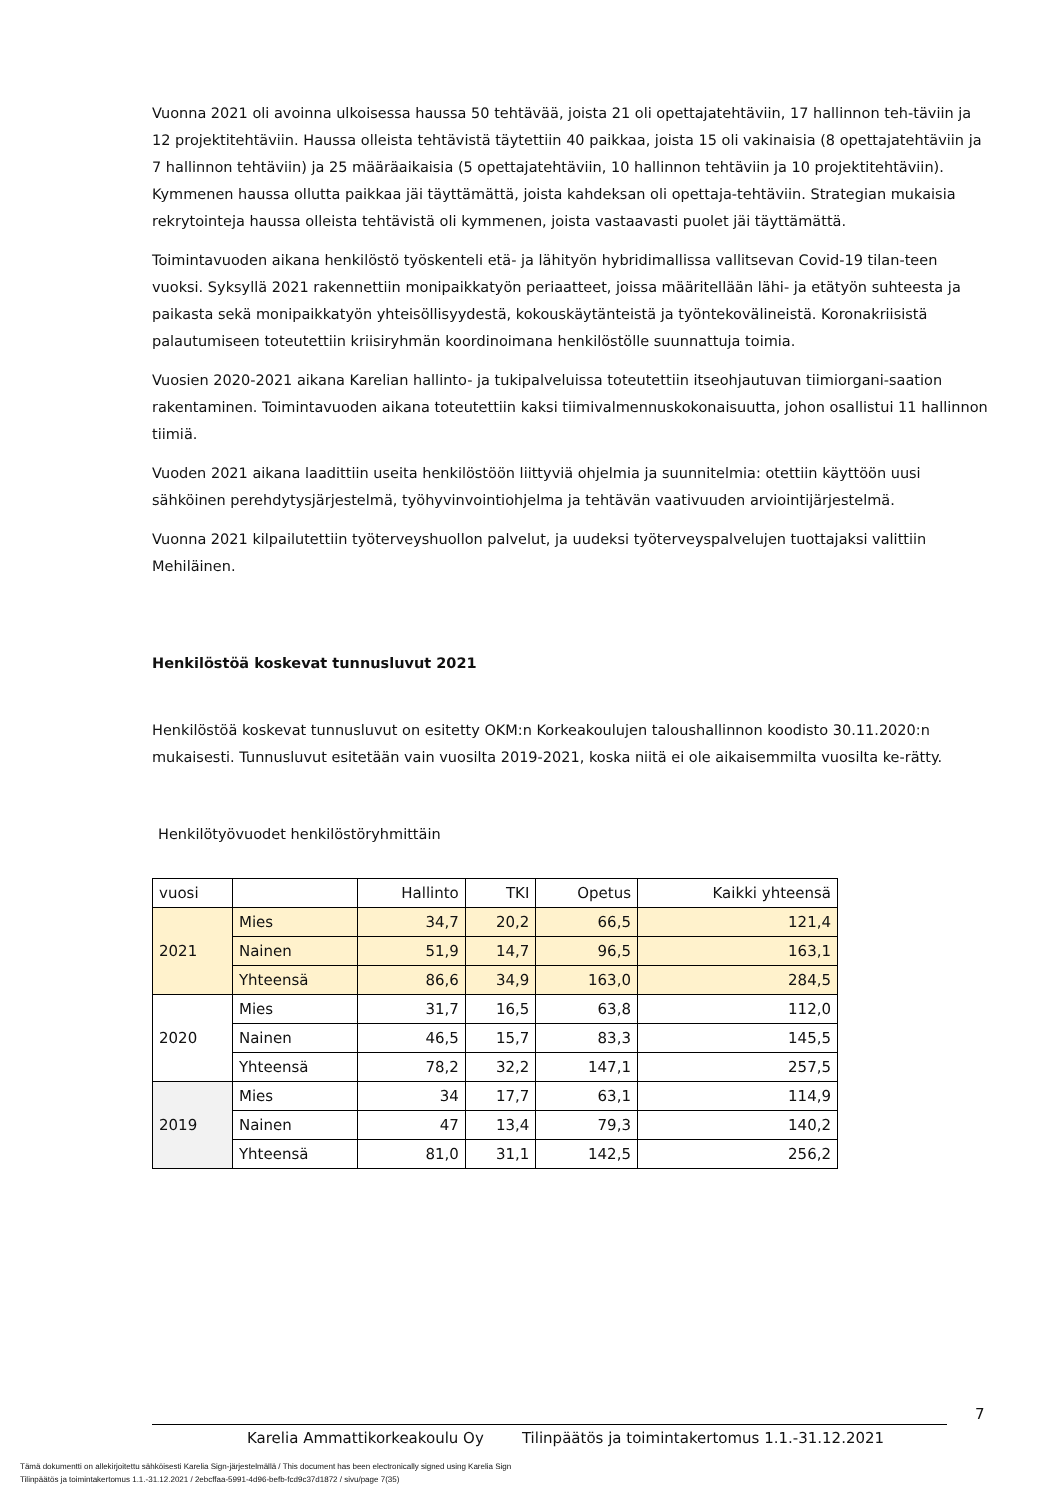Vuonna 2021 oli avoinna ulkoisessa haussa 50 tehtävää, joista 21 oli opettajatehtäviin, 17 hallinnon teh-täviin ja 12 projektitehtäviin. Haussa olleista tehtävistä täytettiin 40 paikkaa, joista 15 oli vakinaisia (8 opettajatehtäviin ja 7 hallinnon tehtäviin) ja 25 määräaikaisia (5 opettajatehtäviin, 10 hallinnon tehtäviin ja 10 projektitehtäviin). Kymmenen haussa ollutta paikkaa jäi täyttämättä, joista kahdeksan oli opettaja-tehtäviin. Strategian mukaisia rekrytointeja haussa olleista tehtävistä oli kymmenen, joista vastaavasti puolet jäi täyttämättä.
Toimintavuoden aikana henkilöstö työskenteli etä- ja lähityön hybridimallissa vallitsevan Covid-19 tilan-teen vuoksi. Syksyllä 2021 rakennettiin monipaikkatyön periaatteet, joissa määritellään lähi- ja etätyön suhteesta ja paikasta sekä monipaikkatyön yhteisöllisyydestä, kokouskäytänteistä ja työntekovälineistä. Koronakriisistä palautumiseen toteutettiin kriisiryhmän koordinoimana henkilöstölle suunnattuja toimia.
Vuosien 2020-2021 aikana Karelian hallinto- ja tukipalveluissa toteutettiin itseohjautuvan tiimiorgani-saation rakentaminen. Toimintavuoden aikana toteutettiin kaksi tiimivalmennuskokonaisuutta, johon osallistui 11 hallinnon tiimiä.
Vuoden 2021 aikana laadittiin useita henkilöstöön liittyviä ohjelmia ja suunnitelmia: otettiin käyttöön uusi sähköinen perehdytysjärjestelmä, työhyvinvointiohjelma ja tehtävän vaativuuden arviointijärjestelmä.
Vuonna 2021 kilpailutettiin työterveyshuollon palvelut, ja uudeksi työterveyspalvelujen tuottajaksi valittiin Mehiläinen.
Henkilöstöä koskevat tunnusluvut 2021
Henkilöstöä koskevat tunnusluvut on esitetty OKM:n Korkeakoulujen taloushallinnon koodisto 30.11.2020:n mukaisesti. Tunnusluvut esitetään vain vuosilta 2019-2021, koska niitä ei ole aikaisemmilta vuosilta ke-rätty.
Henkilötyövuodet henkilöstöryhmittäin
| vuosi | | Hallinto | TKI | Opetus | Kaikki yhteensä |
| 2021 | Mies | 34,7 | 20,2 | 66,5 | 121,4 |
| | Nainen | 51,9 | 14,7 | 96,5 | 163,1 |
| | Yhteensä | 86,6 | 34,9 | 163,0 | 284,5 |
| 2020 | Mies | 31,7 | 16,5 | 63,8 | 112,0 |
| | Nainen | 46,5 | 15,7 | 83,3 | 145,5 |
| | Yhteensä | 78,2 | 32,2 | 147,1 | 257,5 |
| 2019 | Mies | 34 | 17,7 | 63,1 | 114,9 |
| | Nainen | 47 | 13,4 | 79,3 | 140,2 |
| | Yhteensä | 81,0 | 31,1 | 142,5 | 256,2 |
Karelia Ammattikorkeakoulu Oy Tilinpäätös ja toimintakertomus 1.1.-31.12.2021 7
Tämä dokumentti on allekirjoitettu sähköisesti Karelia Sign-järjestelmällä / This document has been electronically signed using Karelia Sign
Tilinpäätös ja toimintakertomus 1.1.-31.12.2021 / 2ebcffaa-5991-4d96-befb-fcd9c37d1872 / sivu/page 7(35)